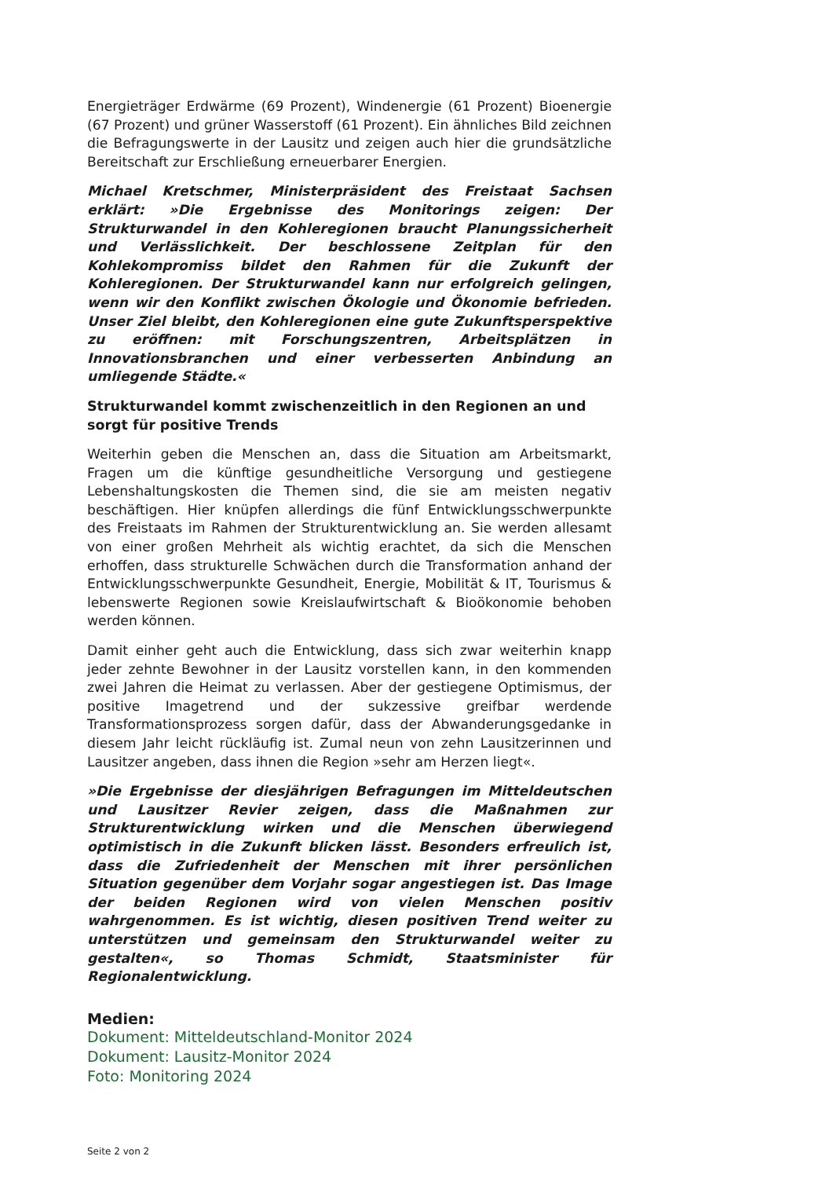Energieträger Erdwärme (69 Prozent), Windenergie (61 Prozent) Bioenergie (67 Prozent) und grüner Wasserstoff (61 Prozent). Ein ähnliches Bild zeichnen die Befragungswerte in der Lausitz und zeigen auch hier die grundsätzliche Bereitschaft zur Erschließung erneuerbarer Energien.
Michael Kretschmer, Ministerpräsident des Freistaat Sachsen erklärt: »Die Ergebnisse des Monitorings zeigen: Der Strukturwandel in den Kohleregionen braucht Planungssicherheit und Verlässlichkeit. Der beschlossene Zeitplan für den Kohlekompromiss bildet den Rahmen für die Zukunft der Kohleregionen. Der Strukturwandel kann nur erfolgreich gelingen, wenn wir den Konflikt zwischen Ökologie und Ökonomie befrieden. Unser Ziel bleibt, den Kohleregionen eine gute Zukunftsperspektive zu eröffnen: mit Forschungszentren, Arbeitsplätzen in Innovationsbranchen und einer verbesserten Anbindung an umliegende Städte.«
Strukturwandel kommt zwischenzeitlich in den Regionen an und sorgt für positive Trends
Weiterhin geben die Menschen an, dass die Situation am Arbeitsmarkt, Fragen um die künftige gesundheitliche Versorgung und gestiegene Lebenshaltungskosten die Themen sind, die sie am meisten negativ beschäftigen. Hier knüpfen allerdings die fünf Entwicklungsschwerpunkte des Freistaats im Rahmen der Strukturentwicklung an. Sie werden allesamt von einer großen Mehrheit als wichtig erachtet, da sich die Menschen erhoffen, dass strukturelle Schwächen durch die Transformation anhand der Entwicklungsschwerpunkte Gesundheit, Energie, Mobilität & IT, Tourismus & lebenswerte Regionen sowie Kreislaufwirtschaft & Bioökonomie behoben werden können.
Damit einher geht auch die Entwicklung, dass sich zwar weiterhin knapp jeder zehnte Bewohner in der Lausitz vorstellen kann, in den kommenden zwei Jahren die Heimat zu verlassen. Aber der gestiegene Optimismus, der positive Imagetrend und der sukzessive greifbar werdende Transformationsprozess sorgen dafür, dass der Abwanderungsgedanke in diesem Jahr leicht rückläufig ist. Zumal neun von zehn Lausitzerinnen und Lausitzer angeben, dass ihnen die Region »sehr am Herzen liegt«.
»Die Ergebnisse der diesjährigen Befragungen im Mitteldeutschen und Lausitzer Revier zeigen, dass die Maßnahmen zur Strukturentwicklung wirken und die Menschen überwiegend optimistisch in die Zukunft blicken lässt. Besonders erfreulich ist, dass die Zufriedenheit der Menschen mit ihrer persönlichen Situation gegenüber dem Vorjahr sogar angestiegen ist. Das Image der beiden Regionen wird von vielen Menschen positiv wahrgenommen. Es ist wichtig, diesen positiven Trend weiter zu unterstützen und gemeinsam den Strukturwandel weiter zu gestalten«, so Thomas Schmidt, Staatsminister für Regionalentwicklung.
Medien:
Dokument: Mitteldeutschland-Monitor 2024
Dokument: Lausitz-Monitor 2024
Foto: Monitoring 2024
Seite 2 von 2